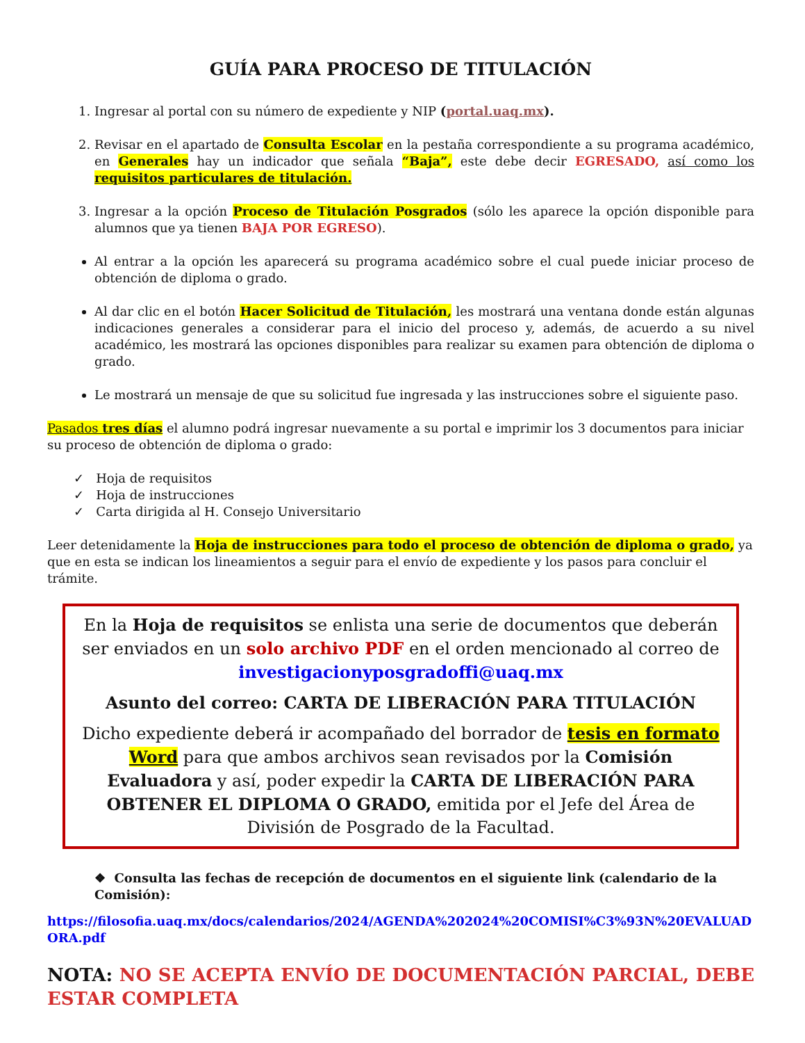GUÍA PARA PROCESO DE TITULACIÓN
1. Ingresar al portal con su número de expediente y NIP (portal.uaq.mx).
2. Revisar en el apartado de Consulta Escolar en la pestaña correspondiente a su programa académico, en Generales hay un indicador que señala “Baja”, este debe decir EGRESADO, así como los requisitos particulares de titulación.
3. Ingresar a la opción Proceso de Titulación Posgrados (sólo les aparece la opción disponible para alumnos que ya tienen BAJA POR EGRESO).
Al entrar a la opción les aparecerá su programa académico sobre el cual puede iniciar proceso de obtención de diploma o grado.
Al dar clic en el botón Hacer Solicitud de Titulación, les mostrará una ventana donde están algunas indicaciones generales a considerar para el inicio del proceso y, además, de acuerdo a su nivel académico, les mostrará las opciones disponibles para realizar su examen para obtención de diploma o grado.
Le mostrará un mensaje de que su solicitud fue ingresada y las instrucciones sobre el siguiente paso.
Pasados tres días el alumno podrá ingresar nuevamente a su portal e imprimir los 3 documentos para iniciar su proceso de obtención de diploma o grado:
✓ Hoja de requisitos
✓ Hoja de instrucciones
✓ Carta dirigida al H. Consejo Universitario
Leer detenidamente la Hoja de instrucciones para todo el proceso de obtención de diploma o grado, ya que en esta se indican los lineamientos a seguir para el envío de expediente y los pasos para concluir el trámite.
En la Hoja de requisitos se enlista una serie de documentos que deberán ser enviados en un solo archivo PDF en el orden mencionado al correo de investigacionyposgradoffi@uaq.mx
Asunto del correo: CARTA DE LIBERACIÓN PARA TITULACIÓN
Dicho expediente deberá ir acompañado del borrador de tesis en formato Word para que ambos archivos sean revisados por la Comisión Evaluadora y así, poder expedir la CARTA DE LIBERACIÓN PARA OBTENER EL DIPLOMA O GRADO, emitida por el Jefe del Área de División de Posgrado de la Facultad.
❖ Consulta las fechas de recepción de documentos en el siguiente link (calendario de la Comisión):
https://filosofia.uaq.mx/docs/calendarios/2024/AGENDA%202024%20COMISI%C3%93N%20EVALUADORA.pdf
NOTA: NO SE ACEPTA ENVÍO DE DOCUMENTACIÓN PARCIAL, DEBE ESTAR COMPLETA